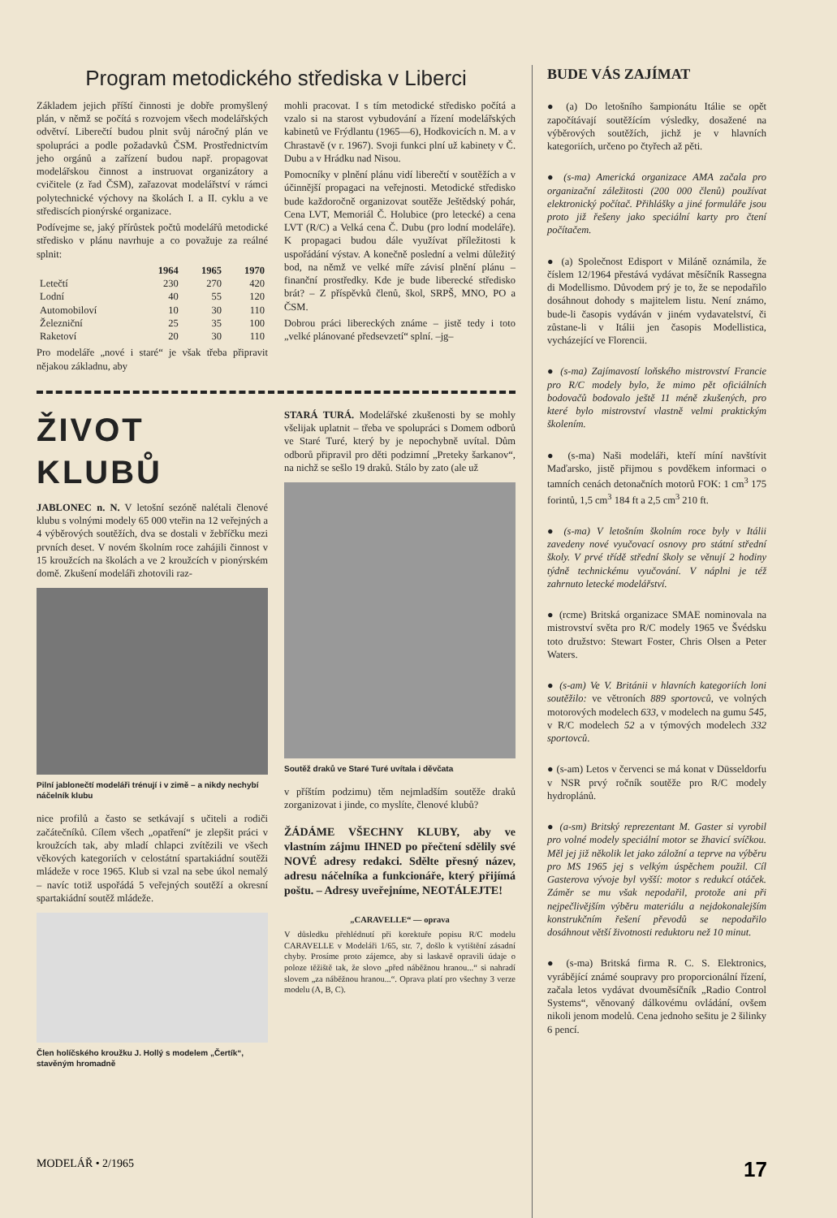Program metodického střediska v Liberci
Základem jejich příští činnosti je dobře promyšlený plán, v němž se počítá s rozvojem všech modelářských odvětví. Liberečtí budou plnit svůj náročný plán ve spolupráci a podle požadavků ČSM. Prostřednictvím jeho orgánů a zařízení budou např. propagovat modelářskou činnost a instruovat organizátory a cvičitele (z řad ČSM), zařazovat modelářství v rámci polytechnické výchovy na školách I. a II. cyklu a ve střediscích pionýrské organizace.
Podívejme se, jaký přírůstek počtů modelářů metodické středisko v plánu navrhuje a co považuje za reálné splnit:
| | 1964 | 1965 | 1970 |
| --- | --- | --- | --- |
| Letečtí | 230 | 270 | 420 |
| Lodní | 40 | 55 | 120 |
| Automobiloví | 10 | 30 | 110 |
| Železniční | 25 | 35 | 100 |
| Raketoví | 20 | 30 | 110 |
Pro modeláře „nové i staré“ je však třeba připravit nějakou základnu, aby
mohli pracovat. I s tím metodické středisko počítá a vzalo si na starost vybudování a řízení modelářských kabinetů ve Frýdlantu (1965—6), Hodkovicích n. M. a v Chrastavě (v r. 1967). Svoji funkci plní už kabinety v Č. Dubu a v Hrádku nad Nisou.
Pomocníky v plnění plánu vidí liberečtí v soutěžích a v účinnější propagaci na veřejnosti. Metodické středisko bude každoročně organizovat soutěže Ještědský pohár, Cena LVT, Memoriál Č. Holubice (pro letecké) a cena LVT (R/C) a Velká cena Č. Dubu (pro lodní modeláře). K propagaci budou dále využívat příležitosti k uspořádání výstav. A konečně poslední a velmi důležitý bod, na němž ve velké míře závisí plnění plánu – finanční prostředky. Kde je bude liberecké středisko brát? – Z příspěvků členů, škol, SRPŠ, MNO, PO a ČSM.
Dobrou práci libereckých známe – jistě tedy i toto „velké plánované předsevzetí“ splní. –jg–
ŽIVOT KLUBŮ
JABLONEC n. N. V letošní sezóně nalétali členové klubu s volnými modely 65 000 vteřin na 12 veřejných a 4 výběrových soutěžích, dva se dostali v žebříčku mezi prvních deset. V novém školním roce zahájili činnost v 15 kroužcích na školách a ve 2 kroužcích v pionýrském domě. Zkušení modeláři zhotovili raz-
Pilní jablonečtí modeláři trénují i v zimě – a nikdy nechybí náčelník klubu
nice profilů a často se setkávají s učiteli a rodiči začátečníků. Cílem všech „opatření“ je zlepšit práci v kroužcích tak, aby mladí chlapci zvítězili ve všech věkových kategoriích v celostátní spartakiádní soutěži mládeže v roce 1965. Klub si vzal na sebe úkol nemalý – navíc totiž uspořádá 5 veřejných soutěží a okresní spartakiádní soutěž mládeže.
Člen holíčského kroužku J. Hollý s modelem „Čertík“, stavěným hromadně
STARÁ TURÁ. Modelářské zkušenosti by se mohly všelijak uplatnit – třeba ve spolupráci s Domem odborů ve Staré Turé, který by je nepochybně uvítal. Dům odborů připravil pro děti podzimní „Preteky šarkanov“, na nichž se sešlo 19 draků. Stálo by zato (ale už
Soutěž draků ve Staré Turé uvítala i děvčata
v příštím podzimu) těm nejmladším soutěže draků zorganizovat i jinde, co myslíte, členové klubů?
ŽÁDÁME VŠECHNY KLUBY, aby ve vlastním zájmu IHNED po přečtení sdělily své NOVÉ adresy redakci. Sdělte přesný název, adresu náčelníka a funkcionáře, který přijímá poštu. – Adresy uveřejníme, NEOTÁLEJTE!
„CARAVELLE“ — oprava
V důsledku přehlédnutí při korektuře popisu R/C modelu CARAVELLE v Modeláři 1/65, str. 7, došlo k vytištění zásadní chyby. Prosíme proto zájemce, aby si laskavě opravili údaje o poloze těžiště tak, že slovo „před náběžnou hranou...“ si nahradí slovem „za náběžnou hranou...“. Oprava platí pro všechny 3 verze modelu (A, B, C).
BUDE VÁS ZAJÍMAT
● (a) Do letošního šampionátu Itálie se opět započítávají soutěžícím výsledky, dosažené na výběrových soutěžích, jichž je v hlavních kategoriích, určeno po čtyřech až pěti.
● (s-ma) Americká organizace AMA začala pro organizační záležitosti (200 000 členů) používat elektronický počítač. Přihlášky a jiné formuláře jsou proto již řešeny jako speciální karty pro čtení počítačem.
● (a) Společnost Edisport v Miláně oznámila, že číslem 12/1964 přestává vydávat měsíčník Rassegna di Modellismo. Důvodem prý je to, že se nepodařilo dosáhnout dohody s majitelem listu. Není známo, bude-li časopis vydáván v jiném vydavatelství, či zůstane-li v Itálii jen časopis Modellistica, vycházející ve Florencii.
● (s-ma) Zajímavostí loňského mistrovství Francie pro R/C modely bylo, že mimo pět oficiálních bodovačů bodovalo ještě 11 méně zkušených, pro které bylo mistrovství vlastně velmi praktickým školením.
● (s-ma) Naši modeláři, kteří míní navštívit Maďarsko, jistě přijmou s povděkem informaci o tamních cenách detonačních motorů FOK: 1 cm<sup>3</sup> 175 forintů, 1,5 cm<sup>3</sup> 184 ft a 2,5 cm<sup>3</sup> 210 ft.
● (s-ma) V letošním školním roce byly v Itálii zavedeny nové vyučovací osnovy pro státní střední školy. V prvé třídě střední školy se věnují 2 hodiny týdně technickému vyučování. V náplni je též zahrnuto letecké modelářství.
● (rcme) Britská organizace SMAE nominovala na mistrovství světa pro R/C modely 1965 ve Švédsku toto družstvo: Stewart Foster, Chris Olsen a Peter Waters.
● (s-am) Ve V. Británii v hlavních kategoriích loni soutěžilo: ve větroních 889 sportovců, ve volných motorových modelech 633, v modelech na gumu 545, v R/C modelech 52 a v týmových modelech 332 sportovců.
● (s-am) Letos v červenci se má konat v Düsseldorfu v NSR prvý ročník soutěže pro R/C modely hydroplánů.
● (a-sm) Britský reprezentant M. Gaster si vyrobil pro volné modely speciální motor se žhavicí svíčkou. Měl jej již několik let jako záložní a teprve na výběru pro MS 1965 jej s velkým úspěchem použil. Cíl Gasterova vývoje byl vyšší: motor s redukcí otáček. Záměr se mu však nepodařil, protože ani při nejpečlivějším výběru materiálu a nejdokonalejším konstrukčním řešení převodů se nepodařilo dosáhnout větší životnosti reduktoru než 10 minut.
● (s-ma) Britská firma R. C. S. Elektronics, vyrábějící známé soupravy pro proporcionální řízení, začala letos vydávat dvouměsíčník „Radio Control Systems“, věnovaný dálkovému ovládání, ovšem nikoli jenom modelů. Cena jednoho sešitu je 2 šilinky 6 pencí.
MODELÁŘ • 2/1965 17